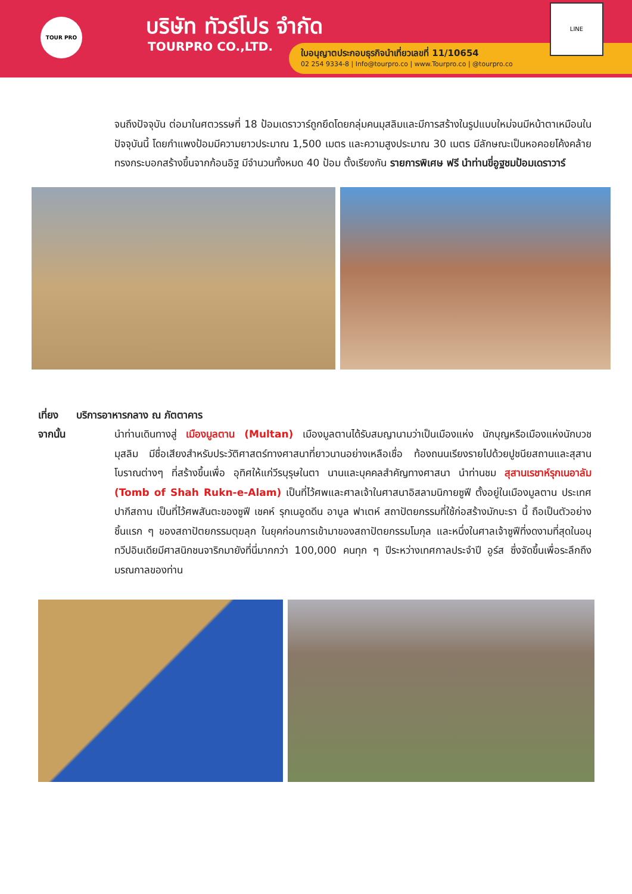TOUR PRO บริษัท ทัวร์โปร จำกัด
TOURPRO CO.,LTD.
ใบอนุญาตประกอบธุรกิจนำเที่ยวเลขที่ 11/10654
02 254 9334-8 | Info@tourpro.co | www.Tourpro.co | @tourpro.co
LINE
จนถึงปัจจุบัน ต่อมาในศตวรรษที่ 18 ป้อมเดราวาร์ถูกยึดโดยกลุ่มคนมุสลิมและมีการสร้างในรูปแบบใหม่จนมีหน้าตาเหมือนในปัจจุบันนี้ โดยกำแพงป้อมมีความยาวประมาณ 1,500 เมตร และความสูงประมาณ 30 เมตร มีลักษณะเป็นหอคอยโค้งคล้ายทรงกระบอกสร้างขึ้นจากก้อนอิฐ มีจำนวนทั้งหมด 40 ป้อม ตั้งเรียงกัน รายการพิเศษ ฟรี นำท่านขี่อูฐชมป้อมเดราวาร์
เที่ยง บริการอาหารกลาง ณ ภัตตาคาร
จากนั้น นำท่านเดินทางสู่ เมืองมูลตาน (Multan) เมืองมูลตานได้รับสมญานามว่าเป็นเมืองแห่ง นักบุญหรือเมืองแห่งนักบวชมุสลิม มีชื่อเสียงสำหรับประวัติศาสตร์ทางศาสนาที่ยาวนานอย่างเหลือเชื่อ ท้องถนนเรียงรายไปด้วยปูชนียสถานและสุสานโบราณต่างๆ ที่สร้างขึ้นเพื่อ อุทิศให้แก่วีรบุรุษในตา นานและบุคคลสำคัญทางศาสนา นำท่านชม สุสานเรชาห์รุกเนอาลัม (Tomb of Shah Rukn-e-Alam) เป็นที่ไว้ศพและศาลเจ้าในศาสนาอิสลามนิกายซูฟี ตั้งอยู่ในเมืองมูลตาน ประเทศปากีสถาน เป็นที่ไว้ศพสันตะของซูฟี เชคห์ รุกเนอูดดีน อาบูล ฟาเตห์ สถาปัตยกรรมที่ใช้ก่อสร้างมักบะรา นี้ ถือเป็นตัวอย่างชิ้นแรก ๆ ของสถาปัตยกรรมตุฆลุก ในยุคก่อนการเข้ามาของสถาปัตยกรรมโมกุล และหนึ่งในศาลเจ้าซูฟีที่งดงามที่สุดในอนุทวีปอินเดียมีศาสนิกชนจาริกมายังที่นี่มากกว่า 100,000 คนทุก ๆ ปีระหว่างเทศกาลประจำปี อูร์ส ซึ่งจัดขึ้นเพื่อระลึกถึงมรณกาลของท่าน